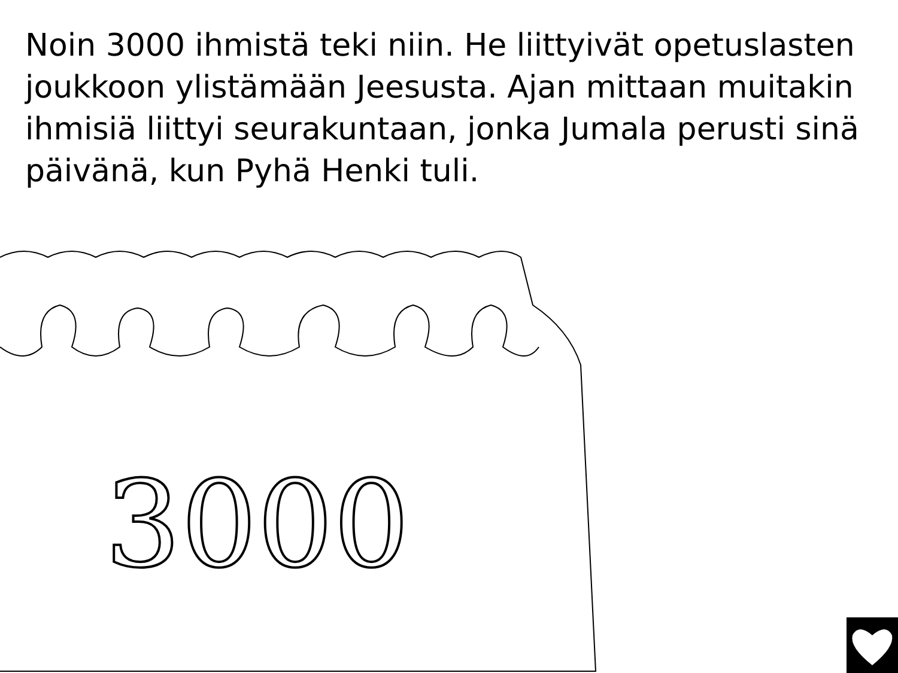Noin 3000 ihmistä teki niin. He liittyivät opetuslasten joukkoon ylistämään Jeesusta. Ajan mittaan muitakin ihmisiä liittyi seurakuntaan, jonka Jumala perusti sinä päivänä, kun Pyhä Henki tuli.
3000